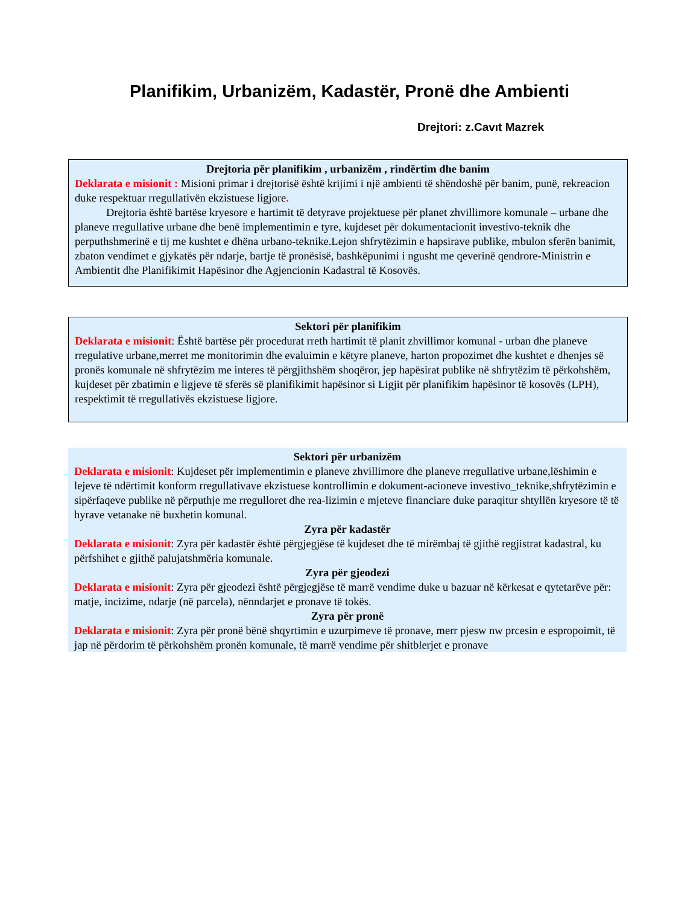Planifikim, Urbanizëm, Kadastër, Pronë dhe Ambienti
Drejtori: z.Cavıt Mazrek
Drejtoria për planifikim , urbanizëm , rindërtim dhe banim
Deklarata e misionit : Misioni primar i drejtorisë është krijimi i një ambienti të shëndoshë për banim, punë, rekreacion duke respektuar rregullativën ekzistuese ligjore.
Drejtoria është bartëse kryesore e hartimit të detyrave projektuese për planet zhvillimore komunale – urbane dhe planeve rregullative urbane dhe benë implementimin e tyre, kujdeset për dokumentacionit investivo-teknik dhe perputhshmerinë e tij me kushtet e dhëna urbano-teknike.Lejon shfrytëzimin e hapsirave publike, mbulon sferën banimit, zbaton vendimet e gjykatës për ndarje, bartje të pronësisë, bashkëpunimi i ngusht me qeverinë qendrore-Ministrin e Ambientit dhe Planifikimit Hapësinor dhe Agjencionin Kadastral të Kosovës.
Sektori për planifikim
Deklarata e misionit: Është bartëse për procedurat rreth hartimit të planit zhvillimor komunal - urban dhe planeve rregulative urbane,merret me monitorimin dhe evaluimin e këtyre planeve, harton propozimet dhe kushtet e dhenjes së pronës komunale në shfrytëzim me interes të përgjithshëm shoqëror, jep hapësirat publike në shfrytëzim të përkohshëm, kujdeset për zbatimin e ligjeve të sferës së planifikimit hapësinor si Ligjit për planifikim hapësinor të kosovës (LPH), respektimit të rregullativës ekzistuese ligjore.
Sektori për urbanizëm
Deklarata e misionit: Kujdeset për implementimin e planeve zhvillimore dhe planeve rregullative urbane,lëshimin e lejeve të ndërtimit konform rregullativave ekzistuese kontrollimin e dokument-acioneve investivo_teknike,shfrytëzimin e sipërfaqeve publike në përputhje me rregulloret dhe rea-lizimin e mjeteve financiare duke paraqitur shtyllën kryesore të të hyrave vetanake në buxhetin komunal.
Zyra për kadastër
Deklarata e misionit: Zyra për kadastër është përgjegjëse të kujdeset dhe të mirëmbaj të gjithë regjistrat kadastral, ku përfshihet e gjithë palujatshmëria komunale.
Zyra për gjeodezi
Deklarata e misionit: Zyra për gjeodezi është përgjegjëse të marrë vendime duke u bazuar në kërkesat e qytetarëve për: matje, incizime, ndarje (në parcela), nënndarjet e pronave të tokës.
Zyra për pronë
Deklarata e misionit: Zyra për pronë bënë shqyrtimin e uzurpimeve të pronave, merr pjesw nw prcesin e espropoimit, të jap në përdorim të përkohshëm pronën komunale, të marrë vendime për shitblerjet e pronave